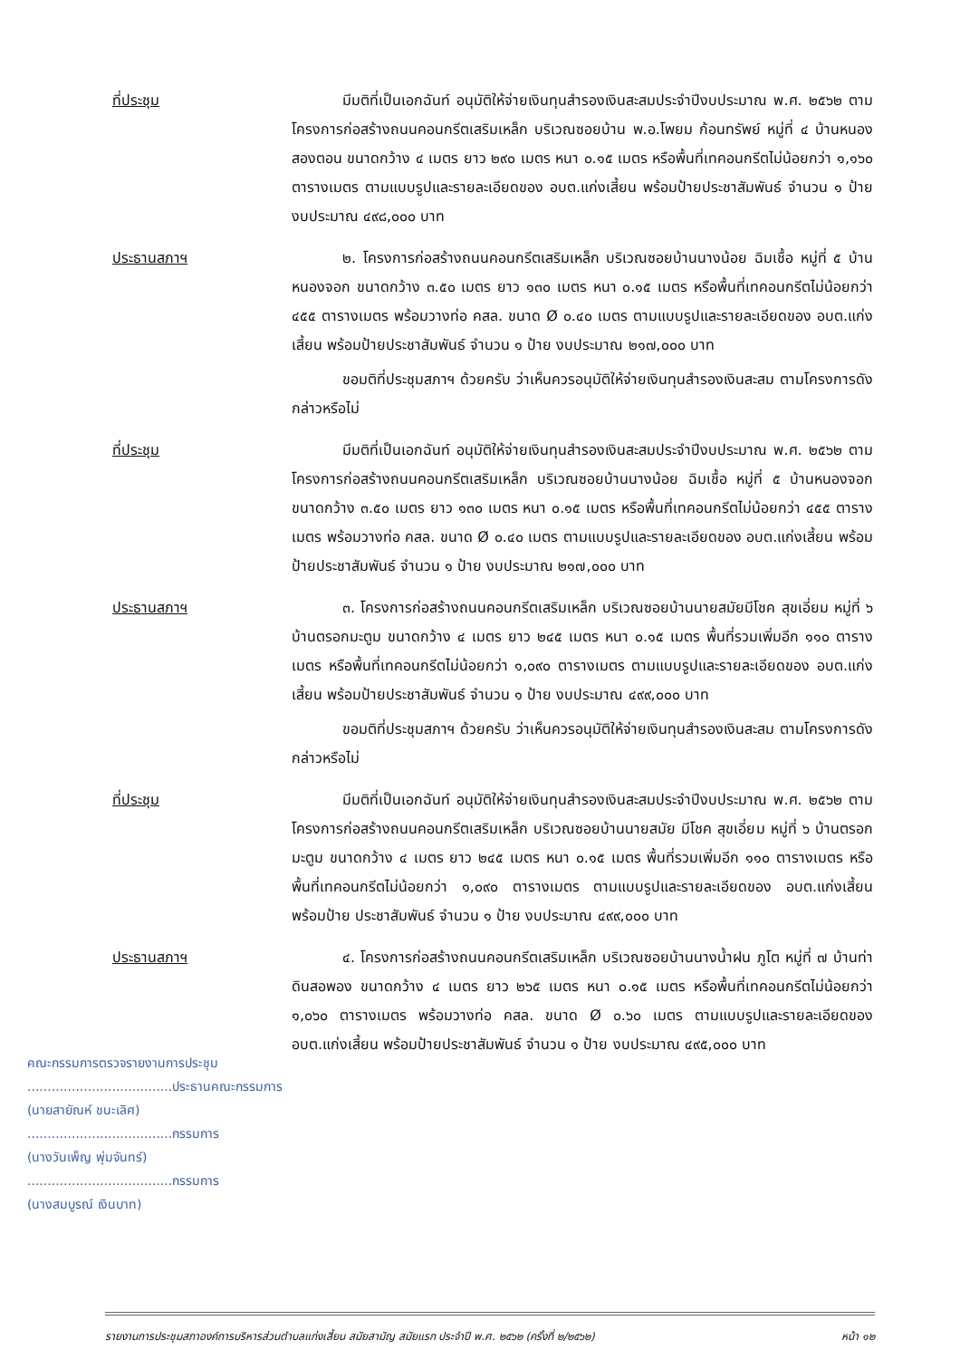ที่ประชุม มีมติที่เป็นเอกฉันท์ อนุมัติให้จ่ายเงินทุนสำรองเงินสะสมประจำปีงบประมาณ พ.ศ. ๒๕๖๒ ตามโครงการก่อสร้างถนนคอนกรีตเสริมเหล็ก บริเวณซอยบ้าน พ.อ.โพยม ก้อนทรัพย์ หมู่ที่ ๔ บ้านหนองสองตอน ขนาดกว้าง ๔ เมตร ยาว ๒๙๐ เมตร หนา ๐.๑๕ เมตร หรือพื้นที่เทคอนกรีตไม่น้อยกว่า ๑,๑๖๐ ตารางเมตร ตามแบบรูปและรายละเอียดของ อบต.แก่งเสี้ยน พร้อมป้ายประชาสัมพันธ์ จำนวน ๑ ป้าย งบประมาณ ๔๙๘,๐๐๐ บาท
ประธานสภาฯ ๒. โครงการก่อสร้างถนนคอนกรีตเสริมเหล็ก บริเวณซอยบ้านนางน้อย ฉิมเชื้อ หมู่ที่ ๕ บ้านหนองจอก ขนาดกว้าง ๓.๕๐ เมตร ยาว ๑๓๐ เมตร หนา ๐.๑๕ เมตร หรือพื้นที่เทคอนกรีตไม่น้อยกว่า ๔๕๕ ตารางเมตร พร้อมวางท่อ คสล. ขนาด Ø ๐.๔๐ เมตร ตามแบบรูปและรายละเอียดของ อบต.แก่งเสี้ยน พร้อมป้ายประชาสัมพันธ์ จำนวน ๑ ป้าย งบประมาณ ๒๑๗,๐๐๐ บาท
ขอมติที่ประชุมสภาฯ ด้วยครับ ว่าเห็นควรอนุมัติให้จ่ายเงินทุนสำรองเงินสะสม ตามโครงการดังกล่าวหรือไม่
ที่ประชุม มีมติที่เป็นเอกฉันท์ อนุมัติให้จ่ายเงินทุนสำรองเงินสะสมประจำปีงบประมาณ พ.ศ. ๒๕๖๒ ตามโครงการก่อสร้างถนนคอนกรีตเสริมเหล็ก บริเวณซอยบ้านนางน้อย ฉิมเชื้อ หมู่ที่ ๕ บ้านหนองจอก ขนาดกว้าง ๓.๕๐ เมตร ยาว ๑๓๐ เมตร หนา ๐.๑๕ เมตร หรือพื้นที่เทคอนกรีตไม่น้อยกว่า ๔๕๕ ตารางเมตร พร้อมวางท่อ คสล. ขนาด Ø ๐.๔๐ เมตร ตามแบบรูปและรายละเอียดของ อบต.แก่งเสี้ยน พร้อมป้ายประชาสัมพันธ์ จำนวน ๑ ป้าย งบประมาณ ๒๑๗,๐๐๐ บาท
ประธานสภาฯ ๓. โครงการก่อสร้างถนนคอนกรีตเสริมเหล็ก บริเวณซอยบ้านนายสมัยมีโชค สุขเอี่ยม หมู่ที่ ๖ บ้านตรอกมะตูม ขนาดกว้าง ๔ เมตร ยาว ๒๔๕ เมตร หนา ๐.๑๕ เมตร พื้นที่รวมเพิ่มอีก ๑๑๐ ตารางเมตร หรือพื้นที่เทคอนกรีตไม่น้อยกว่า ๑,๐๙๐ ตารางเมตร ตามแบบรูปและรายละเอียดของ อบต.แก่งเสี้ยน พร้อมป้ายประชาสัมพันธ์ จำนวน ๑ ป้าย งบประมาณ ๔๙๙,๐๐๐ บาท
ขอมติที่ประชุมสภาฯ ด้วยครับ ว่าเห็นควรอนุมัติให้จ่ายเงินทุนสำรองเงินสะสม ตามโครงการดังกล่าวหรือไม่
ที่ประชุม มีมติที่เป็นเอกฉันท์ อนุมัติให้จ่ายเงินทุนสำรองเงินสะสมประจำปีงบประมาณ พ.ศ. ๒๕๖๒ ตามโครงการก่อสร้างถนนคอนกรีตเสริมเหล็ก บริเวณซอยบ้านนายสมัย มีโชค สุขเอี่ยม หมู่ที่ ๖ บ้านตรอกมะตูม ขนาดกว้าง ๔ เมตร ยาว ๒๔๕ เมตร หนา ๐.๑๕ เมตร พื้นที่รวมเพิ่มอีก ๑๑๐ ตารางเมตร หรือพื้นที่เทคอนกรีตไม่น้อยกว่า ๑,๐๙๐ ตารางเมตร ตามแบบรูปและรายละเอียดของ อบต.แก่งเสี้ยน พร้อมป้าย ประชาสัมพันธ์ จำนวน ๑ ป้าย งบประมาณ ๔๙๙,๐๐๐ บาท
ประธานสภาฯ ๔. โครงการก่อสร้างถนนคอนกรีตเสริมเหล็ก บริเวณซอยบ้านนางน้ำฝน ภูโต หมู่ที่ ๗ บ้านท่าดินสอพอง ขนาดกว้าง ๔ เมตร ยาว ๒๖๕ เมตร หนา ๐.๑๕ เมตร หรือพื้นที่เทคอนกรีตไม่น้อยกว่า ๑,๐๖๐ ตารางเมตร พร้อมวางท่อ คสล. ขนาด Ø ๐.๖๐ เมตร ตามแบบรูปและรายละเอียดของ อบต.แก่งเสี้ยน พร้อมป้ายประชาสัมพันธ์ จำนวน ๑ ป้าย งบประมาณ ๔๙๕,๐๐๐ บาท
คณะกรรมการตรวจรายงานการประชุม
....................................ประธานคณะกรรมการ
(นายสายัณห์ ชนะเลิศ)
....................................กรรมการ
(นางวันเพ็ญ พุ่มจันทร์)
....................................กรรมการ
(นางสมบูรณ์ เงินบาท)
รายงานการประชุมสภาองค์การบริหารส่วนตำบลแก่งเสี้ยน สมัยสามัญ สมัยแรก ประจำปี พ.ศ. ๒๕๖๒ (ครั้งที่ ๒/๒๕๖๒) หน้า ๑๒